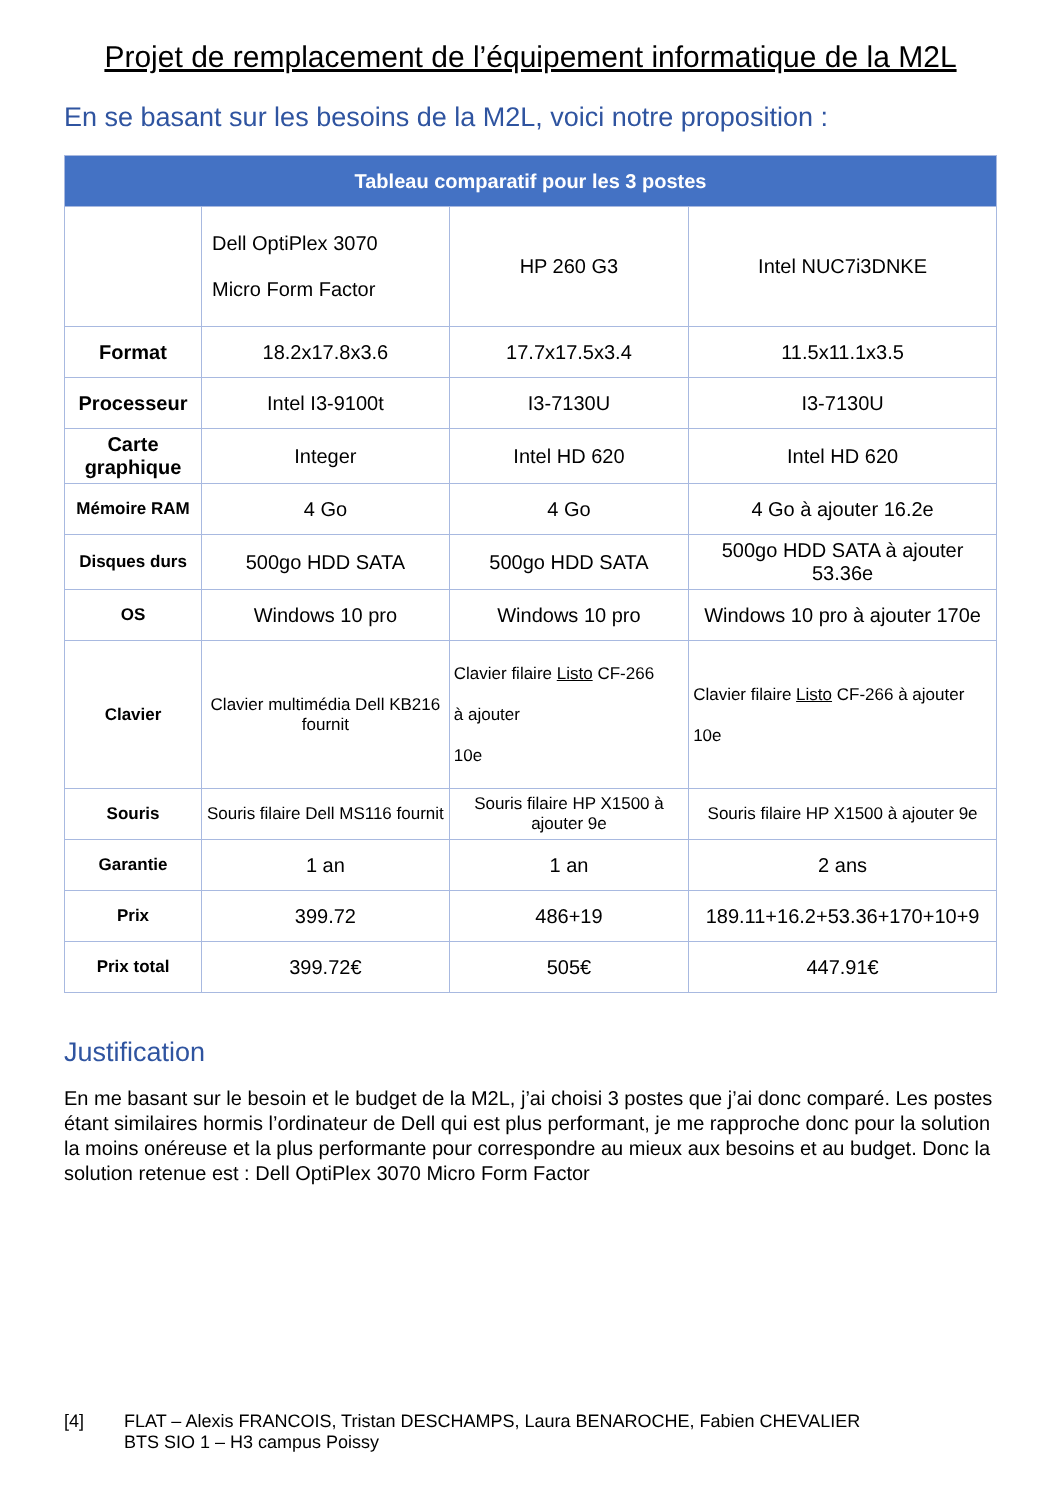Projet de remplacement de l’équipement informatique de la M2L
En se basant sur les besoins de la M2L, voici notre proposition :
| Tableau comparatif pour les 3 postes | | | |
| --- | --- | --- | --- |
| | Dell OptiPlex 3070 Micro Form Factor | HP 260 G3 | Intel NUC7i3DNKE |
| Format | 18.2x17.8x3.6 | 17.7x17.5x3.4 | 11.5x11.1x3.5 |
| Processeur | Intel I3-9100t | I3-7130U | I3-7130U |
| Carte graphique | Integer | Intel HD 620 | Intel HD 620 |
| Mémoire RAM | 4 Go | 4 Go | 4 Go à ajouter 16.2e |
| Disques durs | 500go HDD SATA | 500go HDD SATA | 500go HDD SATA à ajouter 53.36e |
| OS | Windows 10 pro | Windows 10 pro | Windows 10 pro à ajouter 170e |
| Clavier | Clavier multimédia Dell KB216 fournit | Clavier filaire Listo CF-266 à ajouter 10e | Clavier filaire Listo CF-266 à ajouter 10e |
| Souris | Souris filaire Dell MS116 fournit | Souris filaire HP X1500 à ajouter 9e | Souris filaire HP X1500 à ajouter 9e |
| Garantie | 1 an | 1 an | 2 ans |
| Prix | 399.72 | 486+19 | 189.11+16.2+53.36+170+10+9 |
| Prix total | 399.72€ | 505€ | 447.91€ |
Justification
En me basant sur le besoin et le budget de la M2L, j’ai choisi 3 postes que j’ai donc comparé. Les postes étant similaires hormis l’ordinateur de Dell qui est plus performant, je me rapproche donc pour la solution la moins onéreuse et la plus performante pour correspondre au mieux aux besoins et au budget. Donc la solution retenue est : Dell OptiPlex 3070 Micro Form Factor
[4] FLAT – Alexis FRANCOIS, Tristan DESCHAMPS, Laura BENAROCHE, Fabien CHEVALIER
BTS SIO 1 – H3 campus Poissy